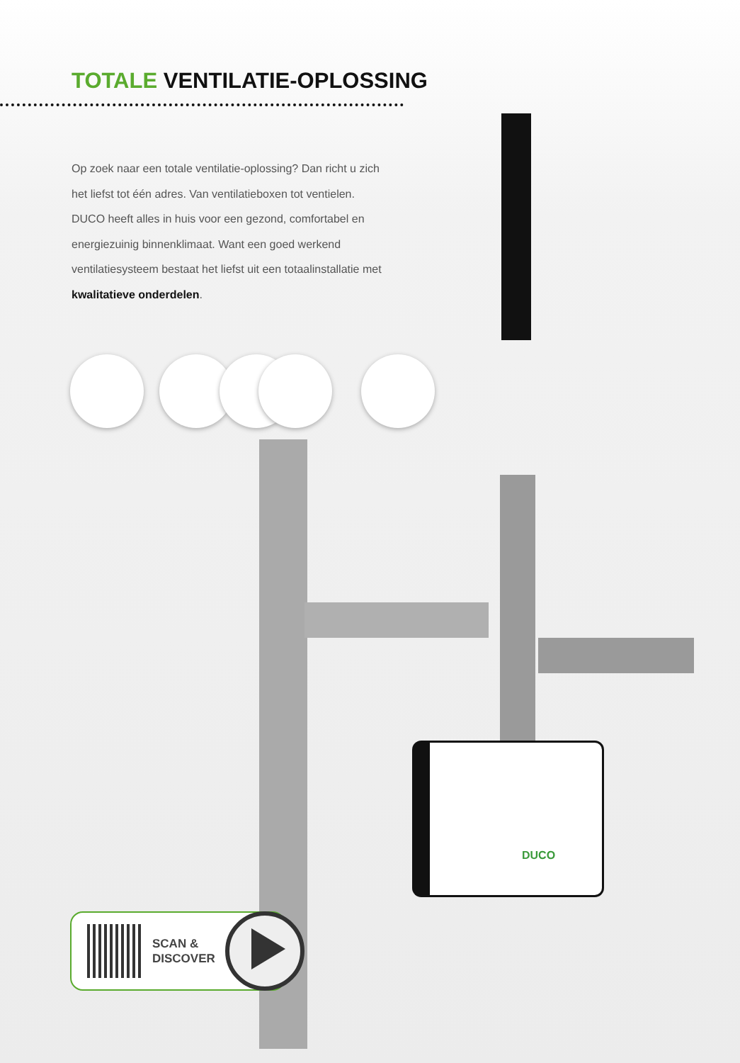TOTALE VENTILATIE-OPLOSSING
Op zoek naar een totale ventilatie-oplossing? Dan richt u zich het liefst tot één adres. Van ventilatieboxen tot ventielen. DUCO heeft alles in huis voor een gezond, comfortabel en energiezuinig binnenklimaat. Want een goed werkend ventilatiesysteem bestaat het liefst uit een totaalinstallatie met kwalitatieve onderdelen.
DUCO
SCAN &
DISCOVER